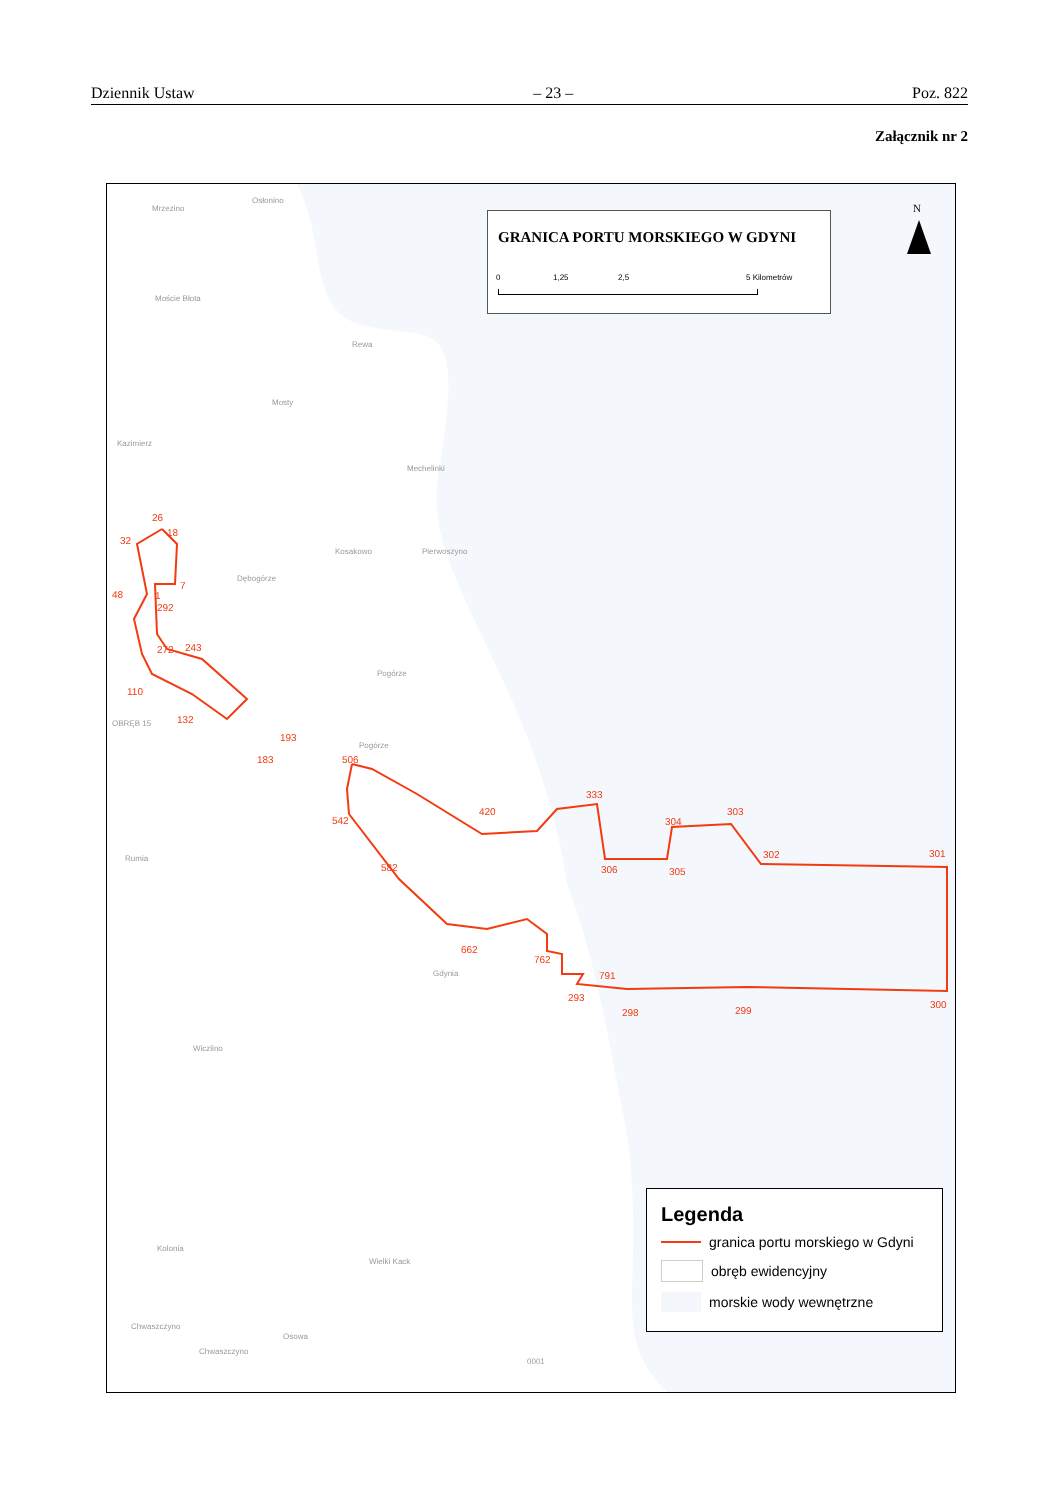Dziennik Ustaw – 23 – Poz. 822
Załącznik nr 2
GRANICA PORTU MORSKIEGO W GDYNI
0 1,25 2,5 5 Kilometrów
N
Mrzezino
Osłonino
Moście Błota
Rewa
Mosty
Kazimierz
Mechelinki
Kosakowo Pierwoszyno
Dębogórze
Pogórze
Pogórze
OBRĘB 15
Rumia
Gdynia
Wiczlino
Kolonia
Wielki Kack
Chwaszczyno
Chwaszczyno
Osowa
0001
26
18
32
7
48 1
292
272 243
110
132
193
183 506
420
333
542 304
303
302 301
582 306 305
662
762
791
293
298 299
300
Legenda
granica portu morskiego w Gdyni
obręb ewidencyjny
morskie wody wewnętrzne